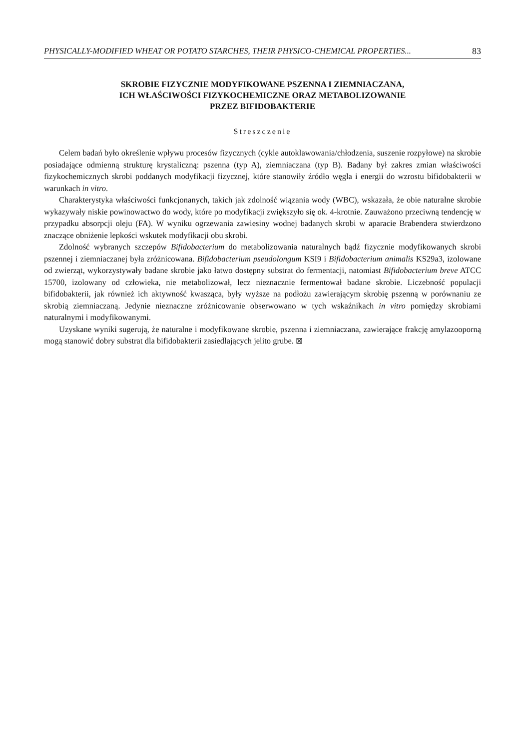PHYSICALLY-MODIFIED WHEAT OR POTATO STARCHES, THEIR PHYSICO-CHEMICAL PROPERTIES... 83
SKROBIE FIZYCZNIE MODYFIKOWANE PSZENNA I ZIEMNIACZANA,
ICH WŁAŚCIWOŚCI FIZYKOCHEMICZNE ORAZ METABOLIZOWANIE
PRZEZ BIFIDOBAKTERIE
Streszczenie
Celem badań było określenie wpływu procesów fizycznych (cykle autoklawowania/chłodzenia, suszenie rozpyłowe) na skrobie posiadające odmienną strukturę krystaliczną: pszenna (typ A), ziemniaczana (typ B). Badany był zakres zmian właściwości fizykochemicznych skrobi poddanych modyfikacji fizycznej, które stanowiły źródło węgla i energii do wzrostu bifidobakterii w warunkach in vitro.
Charakterystyka właściwości funkcjonanych, takich jak zdolność wiązania wody (WBC), wskazała, że obie naturalne skrobie wykazywały niskie powinowactwo do wody, które po modyfikacji zwiększyło się ok. 4-krotnie. Zauważono przeciwną tendencję w przypadku absorpcji oleju (FA). W wyniku ogrzewania zawiesiny wodnej badanych skrobi w aparacie Brabendera stwierdzono znaczące obniżenie lepkości wskutek modyfikacji obu skrobi.
Zdolność wybranych szczepów Bifidobacterium do metabolizowania naturalnych bądź fizycznie modyfikowanych skrobi pszennej i ziemniaczanej była zróżnicowana. Bifidobacterium pseudolongum KSI9 i Bifidobacterium animalis KS29a3, izolowane od zwierząt, wykorzystywały badane skrobie jako łatwo dostępny substrat do fermentacji, natomiast Bifidobacterium breve ATCC 15700, izolowany od człowieka, nie metabolizował, lecz nieznacznie fermentował badane skrobie. Liczebność populacji bifidobakterii, jak również ich aktywność kwasząca, były wyższe na podłożu zawierającym skrobię pszenną w porównaniu ze skrobią ziemniaczaną. Jedynie nieznaczne zróżnicowanie obserwowano w tych wskaźnikach in vitro pomiędzy skrobiami naturalnymi i modyfikowanymi.
Uzyskane wyniki sugerują, że naturalne i modyfikowane skrobie, pszenna i ziemniaczana, zawierające frakcję amylazooporną mogą stanowić dobry substrat dla bifidobakterii zasiedlających jelito grube. ⊠